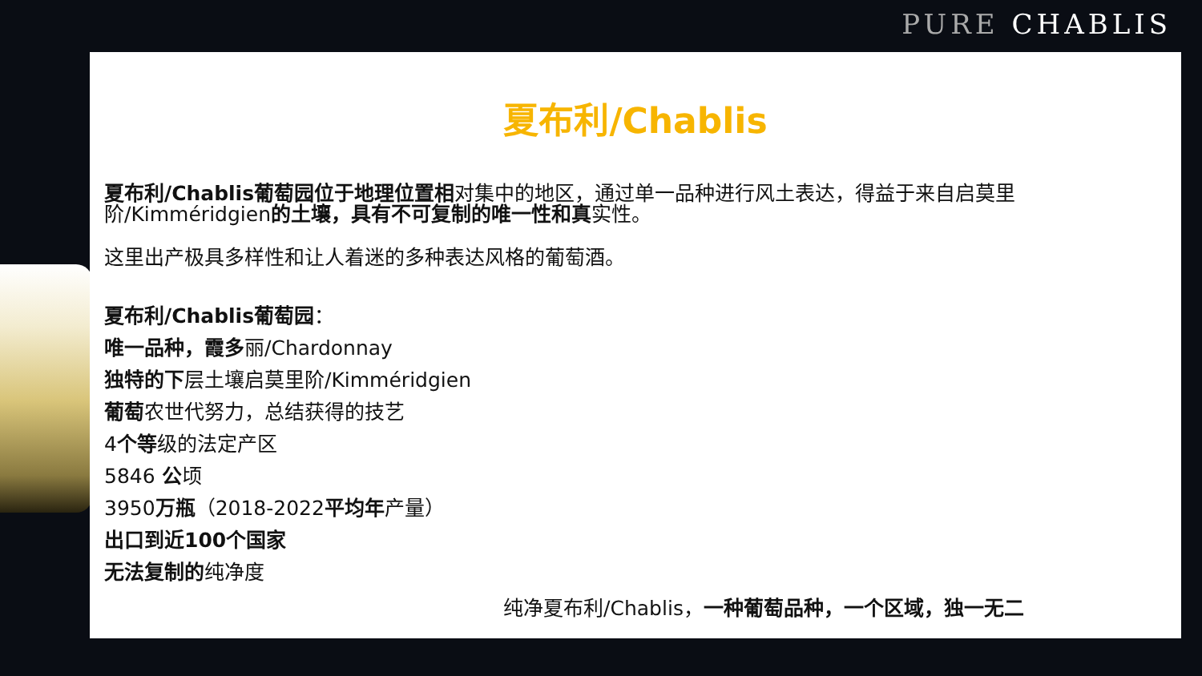PURE CHABLIS
夏布利/Chablis
夏布利/Chablis葡萄园位于地理位置相对集中的地区，通过单一品种进行风土表达，得益于来自启莫里阶/Kimméridgien的土壤，具有不可复制的唯一性和真实性。
这里出产极具多样性和让人着迷的多种表达风格的葡萄酒。
夏布利/Chablis葡萄园：
唯一品种，霞多丽/Chardonnay
独特的下层土壤启莫里阶/Kimméridgien
葡萄农世代努力，总结获得的技艺
4个等级的法定产区
5846 公顷
3950万瓶（2018-2022平均年产量）
出口到近100个国家
无法复制的纯净度
纯净夏布利/Chablis，一种葡萄品种，一个区域，独一无二